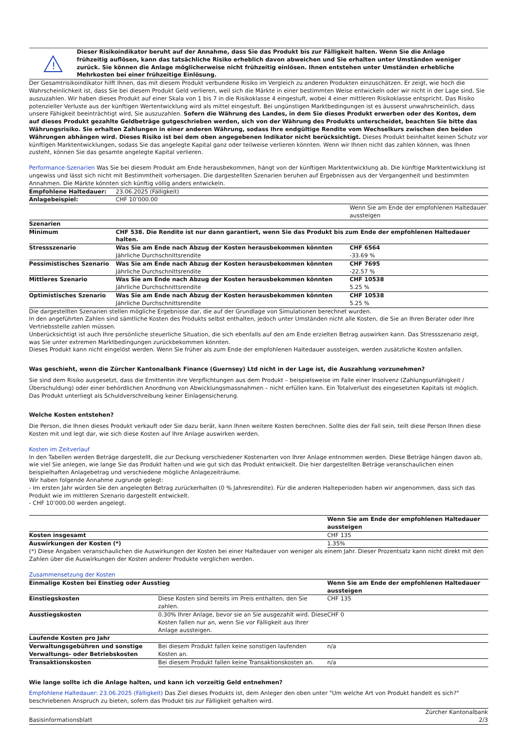!
Dieser Risikoindikator beruht auf der Annahme, dass Sie das Produkt bis zur Fälligkeit halten. Wenn Sie die Anlage frühzeitig auflösen, kann das tatsächliche Risiko erheblich davon abweichen und Sie erhalten unter Umständen weniger zurück. Sie können die Anlage möglicherweise nicht frühzeitig einlösen. Ihnen entstehen unter Umständen erhebliche Mehrkosten bei einer frühzeitige Einlösung.
Der Gesamtrisikoindikator hilft Ihnen, das mit diesem Produkt verbundene Risiko im Vergleich zu anderen Produkten einzuschätzen. Er zeigt, wie hoch die Wahrscheinlichkeit ist, dass Sie bei diesem Produkt Geld verlieren, weil sich die Märkte in einer bestimmten Weise entwickeln oder wir nicht in der Lage sind, Sie auszuzahlen. Wir haben dieses Produkt auf einer Skala von 1 bis 7 in die Risikoklasse 4 eingestuft, wobei 4 einer mittleren Risikoklasse entspricht. Das Risiko potenzieller Verluste aus der künftigen Wertentwicklung wird als mittel eingestuft. Bei ungünstigen Marktbedingungen ist es äusserst unwahrscheinlich, dass unsere Fähigkeit beeinträchtigt wird, Sie auszuzahlen. Sofern die Währung des Landes, in dem Sie dieses Produkt erwerben oder des Kontos, dem auf dieses Produkt gezahlte Geldbeträge gutgeschrieben werden, sich von der Währung des Produkts unterscheidet, beachten Sie bitte das Währungsrisiko. Sie erhalten Zahlungen in einer anderen Währung, sodass Ihre endgültige Rendite vom Wechselkurs zwischen den beiden Währungen abhängen wird. Dieses Risiko ist bei dem oben angegebenen Indikator nicht berücksichtigt. Dieses Produkt beinhaltet keinen Schutz vor künftigen Marktentwicklungen, sodass Sie das angelegte Kapital ganz oder teilweise verlieren könnten. Wenn wir Ihnen nicht das zahlen können, was Ihnen zusteht, können Sie das gesamte angelegte Kapital verlieren.
Performance-Szenarien Was Sie bei diesem Produkt am Ende herausbekommen, hängt von der künftigen Marktentwicklung ab. Die künftige Marktentwicklung ist ungewiss und lässt sich nicht mit Bestimmtheit vorhersagen. Die dargestellten Szenarien beruhen auf Ergebnissen aus der Vergangenheit und bestimmten Annahmen. Die Märkte könnten sich künftig völlig anders entwickeln.
| Empfohlene Haltedauer: | 23.06.2025 (Fälligkeit) | |
| Anlagebeispiel: | CHF 10’000.00 | |
| | | Wenn Sie am Ende der empfohlenen Haltedauer aussteigen |
| Szenarien | | |
| Minimum | CHF 538. Die Rendite ist nur dann garantiert, wenn Sie das Produkt bis zum Ende der empfohlenen Haltedauer halten. | |
| Stressszenario | Was Sie am Ende nach Abzug der Kosten herausbekommen könnten | CHF 6564 |
| | Jährliche Durchschnittsrendite | -33.69 % |
| Pessimistisches Szenario | Was Sie am Ende nach Abzug der Kosten herausbekommen könnten | CHF 7695 |
| | Jährliche Durchschnittsrendite | -22.57 % |
| Mittleres Szenario | Was Sie am Ende nach Abzug der Kosten herausbekommen könnten | CHF 10538 |
| | Jährliche Durchschnittsrendite | 5.25 % |
| Optimistisches Szenario | Was Sie am Ende nach Abzug der Kosten herausbekommen könnten | CHF 10538 |
| | Jährliche Durchschnittsrendite | 5.25 % |
Die dargestellten Szenarien stellen mögliche Ergebnisse dar, die auf der Grundlage von Simulationen berechnet wurden.
In den angeführten Zahlen sind sämtliche Kosten des Produkts selbst enthalten, jedoch unter Umständen nicht alle Kosten, die Sie an Ihren Berater oder Ihre Vertriebsstelle zahlen müssen.
Unberücksichtigt ist auch Ihre persönliche steuerliche Situation, die sich ebenfalls auf den am Ende erzielten Betrag auswirken kann. Das Stressszenario zeigt, was Sie unter extremen Marktbedingungen zurückbekommen könnten.
Dieses Produkt kann nicht eingelöst werden. Wenn Sie früher als zum Ende der empfohlenen Haltedauer aussteigen, werden zusätzliche Kosten anfallen.
Was geschieht, wenn die Zürcher Kantonalbank Finance (Guernsey) Ltd nicht in der Lage ist, die Auszahlung vorzunehmen?
Sie sind dem Risiko ausgesetzt, dass die Emittentin ihre Verpflichtungen aus dem Produkt – beispielsweise im Falle einer Insolvenz (Zahlungsunfähigkeit / Überschuldung) oder einer behördlichen Anordnung von Abwicklungsmassnahmen – nicht erfüllen kann. Ein Totalverlust des eingesetzten Kapitals ist möglich. Das Produkt unterliegt als Schuldverschreibung keiner Einlagensicherung.
Welche Kosten entstehen?
Die Person, die Ihnen dieses Produkt verkauft oder Sie dazu berät, kann Ihnen weitere Kosten berechnen. Sollte dies der Fall sein, teilt diese Person Ihnen diese Kosten mit und legt dar, wie sich diese Kosten auf Ihre Anlage auswirken werden.
Kosten im Zeitverlauf
In den Tabellen werden Beträge dargestellt, die zur Deckung verschiedener Kostenarten von Ihrer Anlage entnommen werden. Diese Beträge hängen davon ab, wie viel Sie anlegen, wie lange Sie das Produkt halten und wie gut sich das Produkt entwickelt. Die hier dargestellten Beträge veranschaulichen einen beispielhaften Anlagebetrag und verschiedene mögliche Anlagezeiträume.
Wir haben folgende Annahme zugrunde gelegt:
- Im ersten Jahr würden Sie den angelegten Betrag zurückerhalten (0 % Jahresrendite). Für die anderen Halteperioden haben wir angenommen, dass sich das Produkt wie im mittleren Szenario dargestellt entwickelt.
- CHF 10’000.00 werden angelegt.
| | Wenn Sie am Ende der empfohlenen Haltedauer aussteigen |
| Kosten insgesamt | CHF 135 |
| Auswirkungen der Kosten (*) | 1.35% |
(*) Diese Angaben veranschaulichen die Auswirkungen der Kosten bei einer Haltedauer von weniger als einem Jahr. Dieser Prozentsatz kann nicht direkt mit den Zahlen über die Auswirkungen der Kosten anderer Produkte verglichen werden.
Zusammensetzung der Kosten
| Einmalige Kosten bei Einstieg oder Ausstieg | | Wenn Sie am Ende der empfohlenen Haltedauer aussteigen |
| --- | --- | --- |
| Einstiegskosten | Diese Kosten sind bereits im Preis enthalten, den Sie zahlen. | CHF 135 |
| Ausstiegskosten | 0.30% Ihrer Anlage, bevor sie an Sie ausgezahlt wird. Diese Kosten fallen nur an, wenn Sie vor Fälligkeit aus Ihrer Anlage aussteigen. | CHF 0 |
| Laufende Kosten pro Jahr | | |
| Verwaltungsgebühren und sonstige Verwaltungs- oder Betriebskosten | Bei diesem Produkt fallen keine sonstigen laufenden Kosten an. | n/a |
| Transaktionskosten | Bei diesem Produkt fallen keine Transaktionskosten an. | n/a |
Wie lange sollte ich die Anlage halten, und kann ich vorzeitig Geld entnehmen?
Empfohlene Haltedauer: 23.06.2025 (Fälligkeit) Das Ziel dieses Produkts ist, dem Anleger den oben unter "Um welche Art von Produkt handelt es sich?" beschriebenen Anspruch zu bieten, sofern das Produkt bis zur Fälligkeit gehalten wird.
Basisinformationsblatt Zürcher Kantonalbank
2/3